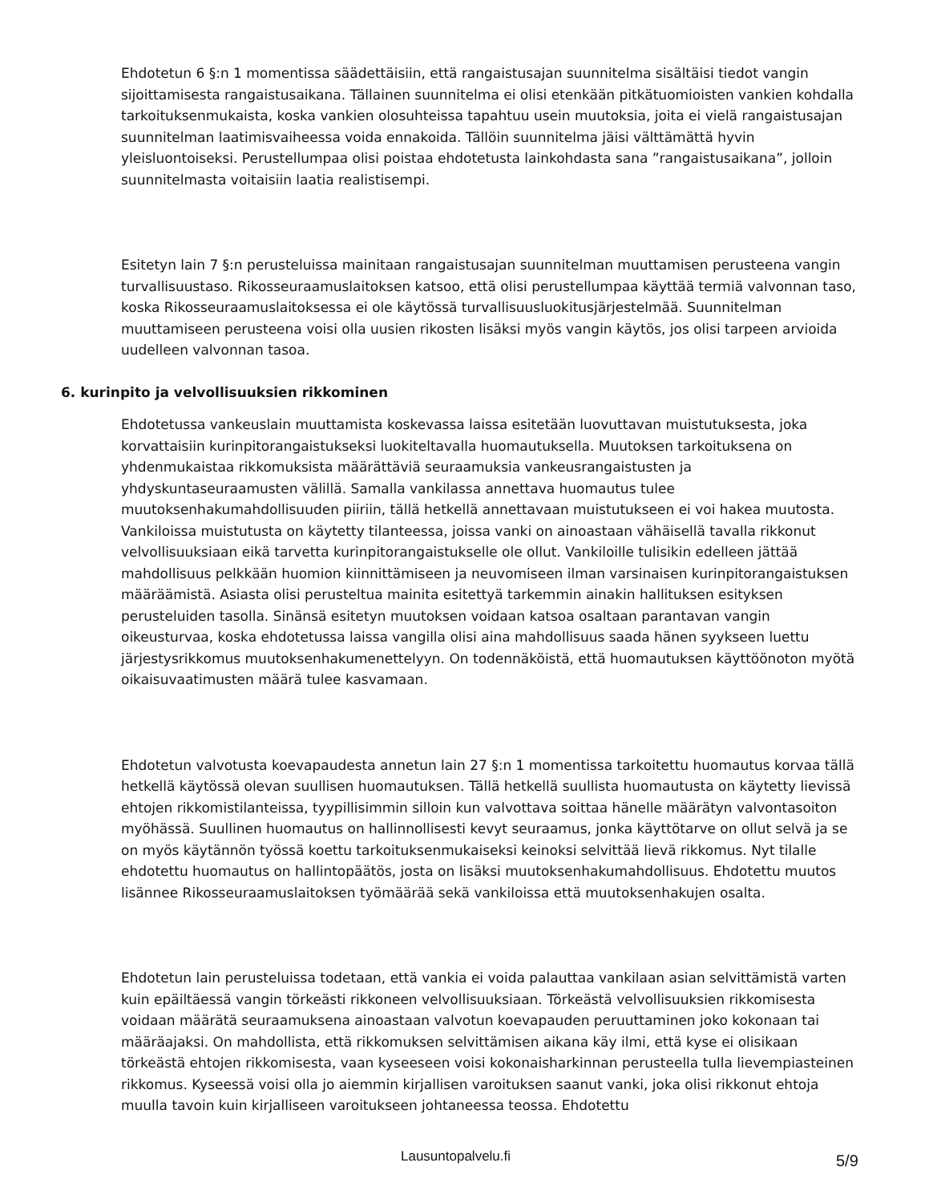Ehdotetun 6 §:n 1 momentissa säädettäisiin, että rangaistusajan suunnitelma sisältäisi tiedot vangin sijoittamisesta rangaistusaikana. Tällainen suunnitelma ei olisi etenkään pitkätuomioisten vankien kohdalla tarkoituksenmukaista, koska vankien olosuhteissa tapahtuu usein muutoksia, joita ei vielä rangaistusajan suunnitelman laatimisvaiheessa voida ennakoida. Tällöin suunnitelma jäisi välttämättä hyvin yleisluontoiseksi. Perustellumpaa olisi poistaa ehdotetusta lainkohdasta sana ”rangaistusaikana”, jolloin suunnitelmasta voitaisiin laatia realistisempi.
Esitetyn lain 7 §:n perusteluissa mainitaan rangaistusajan suunnitelman muuttamisen perusteena vangin turvallisuustaso. Rikosseuraamuslaitoksen katsoo, että olisi perustellumpaa käyttää termiä valvonnan taso, koska Rikosseuraamuslaitoksessa ei ole käytössä turvallisuusluokitusjärjestelmää. Suunnitelman muuttamiseen perusteena voisi olla uusien rikosten lisäksi myös vangin käytös, jos olisi tarpeen arvioida uudelleen valvonnan tasoa.
6. kurinpito ja velvollisuuksien rikkominen
Ehdotetussa vankeuslain muuttamista koskevassa laissa esitetään luovuttavan muistutuksesta, joka korvattaisiin kurinpitorangaistukseksi luokiteltavalla huomautuksella. Muutoksen tarkoituksena on yhdenmukaistaa rikkomuksista määrättäviä seuraamuksia vankeusrangaistusten ja yhdyskuntaseuraamusten välillä. Samalla vankilassa annettava huomautus tulee muutoksenhakumahdollisuuden piiriin, tällä hetkellä annettavaan muistutukseen ei voi hakea muutosta. Vankiloissa muistutusta on käytetty tilanteessa, joissa vanki on ainoastaan vähäisellä tavalla rikkonut velvollisuuksiaan eikä tarvetta kurinpitorangaistukselle ole ollut. Vankiloille tulisikin edelleen jättää mahdollisuus pelkkään huomion kiinnittämiseen ja neuvomiseen ilman varsinaisen kurinpitorangaistuksen määräämistä. Asiasta olisi perusteltua mainita esitettyä tarkemmin ainakin hallituksen esityksen perusteluiden tasolla. Sinänsä esitetyn muutoksen voidaan katsoa osaltaan parantavan vangin oikeusturvaa, koska ehdotetussa laissa vangilla olisi aina mahdollisuus saada hänen syykseen luettu järjestysrikkomus muutoksenhakumenettelyyn. On todennäköistä, että huomautuksen käyttöönoton myötä oikaisuvaatimusten määrä tulee kasvamaan.
Ehdotetun valvotusta koevapaudesta annetun lain 27 §:n 1 momentissa tarkoitettu huomautus korvaa tällä hetkellä käytössä olevan suullisen huomautuksen. Tällä hetkellä suullista huomautusta on käytetty lievissä ehtojen rikkomistilanteissa, tyypillisimmin silloin kun valvottava soittaa hänelle määrätyn valvontasoiton myöhässä. Suullinen huomautus on hallinnollisesti kevyt seuraamus, jonka käyttötarve on ollut selvä ja se on myös käytännön työssä koettu tarkoituksenmukaiseksi keinoksi selvittää lievä rikkomus. Nyt tilalle ehdotettu huomautus on hallintopäätös, josta on lisäksi muutoksenhakumahdollisuus. Ehdotettu muutos lisännee Rikosseuraamuslaitoksen työmäärää sekä vankiloissa että muutoksenhakujen osalta.
Ehdotetun lain perusteluissa todetaan, että vankia ei voida palauttaa vankilaan asian selvittämistä varten kuin epäiltäessä vangin törkeästi rikkoneen velvollisuuksiaan. Törkeästä velvollisuuksien rikkomisesta voidaan määrätä seuraamuksena ainoastaan valvotun koevapauden peruuttaminen joko kokonaan tai määräajaksi. On mahdollista, että rikkomuksen selvittämisen aikana käy ilmi, että kyse ei olisikaan törkeästä ehtojen rikkomisesta, vaan kyseeseen voisi kokonaisharkinnan perusteella tulla lievempiasteinen rikkomus. Kyseessä voisi olla jo aiemmin kirjallisen varoituksen saanut vanki, joka olisi rikkonut ehtoja muulla tavoin kuin kirjalliseen varoitukseen johtaneessa teossa. Ehdotettu
Lausuntopalvelu.fi 5/9